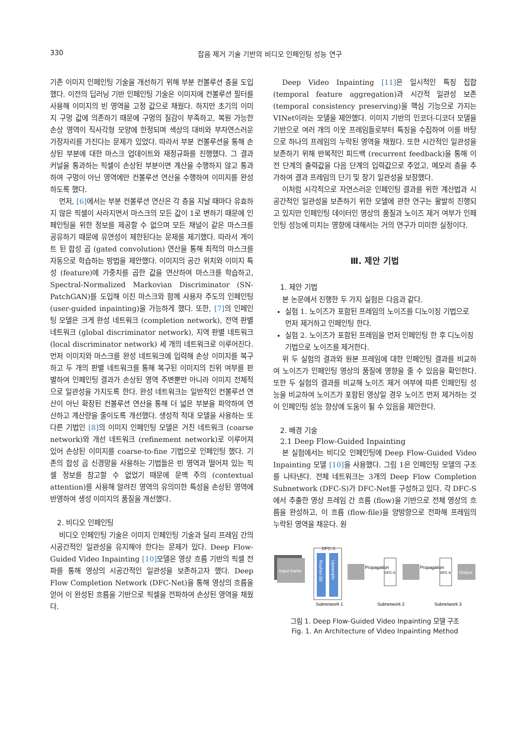330 잡음 제거 기술 기반의 비디오 인페인팅 성능 연구
기존 이미지 인페인팅 기술을 개선하기 위해 부분 컨볼루션 층을 도입했다. 이전의 딥러닝 기반 인페인팅 기술은 이미지에 컨볼루션 필터를 사용해 이미지의 빈 영역을 고정 값으로 채웠다. 하지만 초기의 이미지 구멍 값에 의존하기 때문에 구멍의 질감이 부족하고, 복원 가능한 손상 영역이 직사각형 모양에 한정되며 색상의 대비와 부자연스러운 가장자리를 가진다는 문제가 있었다. 따라서 부분 컨볼루션을 통해 손상된 부분에 대한 마스크 업데이트와 재정규화를 진행했다. 그 결과 커널을 통과하는 픽셀이 손상된 부분이면 계산을 수행하지 않고 통과하여 구멍이 아닌 영역에만 컨볼루션 연산을 수행하여 이미지를 완성하도록 했다.
먼저, [6] 에서는 부분 컨볼루션 연산은 각 층을 지날 때마다 유효하지 않은 픽셀이 사라지면서 마스크의 모든 값이 1로 변하기 때문에 인페인팅을 위한 정보를 제공할 수 없으며 모든 채널이 같은 마스크를 공유하기 때문에 유연성이 제한된다는 문제를 제기했다. 따라서 게이트 된 합성 곱 (gated convolution) 연산을 통해 최적의 마스크를 자동으로 학습하는 방법을 제안했다. 이미지의 공간 위치와 이미지 특성 (feature)에 가중치를 곱한 값을 연산하여 마스크를 학습하고, Spectral-Normalized Markovian Discriminator (SN-PatchGAN)를 도입해 이진 마스크와 함께 사용자 주도의 인페인팅 (user-guided inpainting)을 가능하게 했다. 또한, [7] 의 인페인팅 모델은 크게 완성 네트워크 (completion network), 전역 판별 네트워크 (global discriminator network), 지역 판별 네트워크 (local discriminator network) 세 개의 네트워크로 이루어진다. 먼저 이미지와 마스크를 완성 네트워크에 입력해 손상 이미지를 복구하고 두 개의 판별 네트워크를 통해 복구된 이미지의 진위 여부를 판별하여 인페인팅 결과가 손상된 영역 주변뿐만 아니라 이미지 전체적으로 일관성을 가지도록 한다. 완성 네트워크는 일반적인 컨볼루션 연산이 아닌 확장된 컨볼루션 연산을 통해 더 넓은 부분을 파악하여 연산하고 계산량을 줄이도록 개선했다. 생성적 적대 모델을 사용하는 또 다른 기법인 [8] 의 이미지 인페인팅 모델은 거친 네트워크 (coarse network)와 개선 네트워크 (refinement network)로 이루어져 있어 손상된 이미지를 coarse-to-fine 기법으로 인페인팅 했다. 기존의 합성 곱 신경망을 사용하는 기법들은 빈 영역과 떨어져 있는 픽셀 정보를 참고할 수 없었기 때문에 문맥 주의 (contextual attention)를 사용해 알려진 영역의 유의미한 특성을 손상된 영역에 반영하여 생성 이미지의 품질을 개선했다.
2. 비디오 인페인팅
비디오 인페인팅 기술은 이미지 인페인팅 기술과 달리 프레임 간의 시공간적인 일관성을 유지해야 한다는 문제가 있다. Deep Flow-Guided Video Inpainting [10] 모델은 영상 흐름 기반의 픽셀 전파를 통해 영상의 시공간적인 일관성을 보존하고자 했다. Deep Flow Completion Network (DFC-Net)을 통해 영상의 흐름을 얻어 이 완성된 흐름을 기반으로 픽셀을 전파하여 손상된 영역을 채웠다.
Deep Video Inpainting [11] 은 일시적인 특징 집합 (temporal feature aggregation)과 시간적 일관성 보존 (temporal consistency preserving)을 핵심 기능으로 가지는 VINet이라는 모델을 제안했다. 이미지 기반의 인코더-디코더 모델을 기반으로 여러 개의 이웃 프레임들로부터 특징을 수집하여 이를 바탕으로 하나의 프레임의 누락된 영역을 채웠다. 또한 시간적인 일관성을 보존하기 위해 반복적인 피드백 (recurrent feedback)을 통해 이전 단계의 출력값을 다음 단계의 입력값으로 주었고, 메모리 층을 추가하여 결과 프레임의 단기 및 장기 일관성을 보장했다.
이처럼 시각적으로 자연스러운 인페인팅 결과를 위한 계산법과 시공간적인 일관성을 보존하기 위한 모델에 관한 연구는 활발히 진행되고 있지만 인페인팅 데이터인 영상의 품질과 노이즈 제거 여부가 인페인팅 성능에 미치는 영향에 대해서는 거의 연구가 미미한 실정이다.
Ⅲ. 제안 기법
1. 제안 기법
본 논문에서 진행한 두 가지 실험은 다음과 같다.
실험 1. 노이즈가 포함된 프레임의 노이즈를 디노이징 기법으로 먼저 제거하고 인페인팅 한다.
실험 2. 노이즈가 포함된 프레임을 먼저 인페인팅 한 후 디노이징 기법으로 노이즈를 제거한다.
위 두 실험의 결과와 원본 프레임에 대한 인페인팅 결과를 비교하여 노이즈가 인페인팅 영상의 품질에 영향을 줄 수 있음을 확인한다. 또한 두 실험의 결과를 비교해 노이즈 제거 여부에 따른 인페인팅 성능을 비교하여 노이즈가 포함된 영상일 경우 노이즈 먼저 제거하는 것이 인페인팅 성능 향상에 도움이 될 수 있음을 제안한다.
2. 배경 기술
2.1 Deep Flow-Guided Inpainting
본 실험에서는 비디오 인페인팅에 Deep Flow-Guided Video Inpainting 모델 [10] 을 사용했다. 그림 1은 인페인팅 모델의 구조를 나타낸다. 전체 네트워크는 3개의 Deep Flow Completion Subnetwork (DFC-S)가 DFC-Net를 구성하고 있다. 각 DFC-S에서 추출한 영상 프레임 간 흐름 (flow)을 기반으로 전체 영상의 흐름을 완성하고, 이 흐름 (flow-file)을 양방향으로 전파해 프레임의 누락된 영역을 채운다. 원
Input frame
DFC-S
ResNet-50
Upsample
Propagation
DFC-S
Propagation
DFC-S
Output
Subnetwork 1
Subnetwork 2
Subnetwork 3
그림 1. Deep Flow-Guided Video Inpainting 모델 구조
Fig. 1. An Architecture of Video Inpainting Method